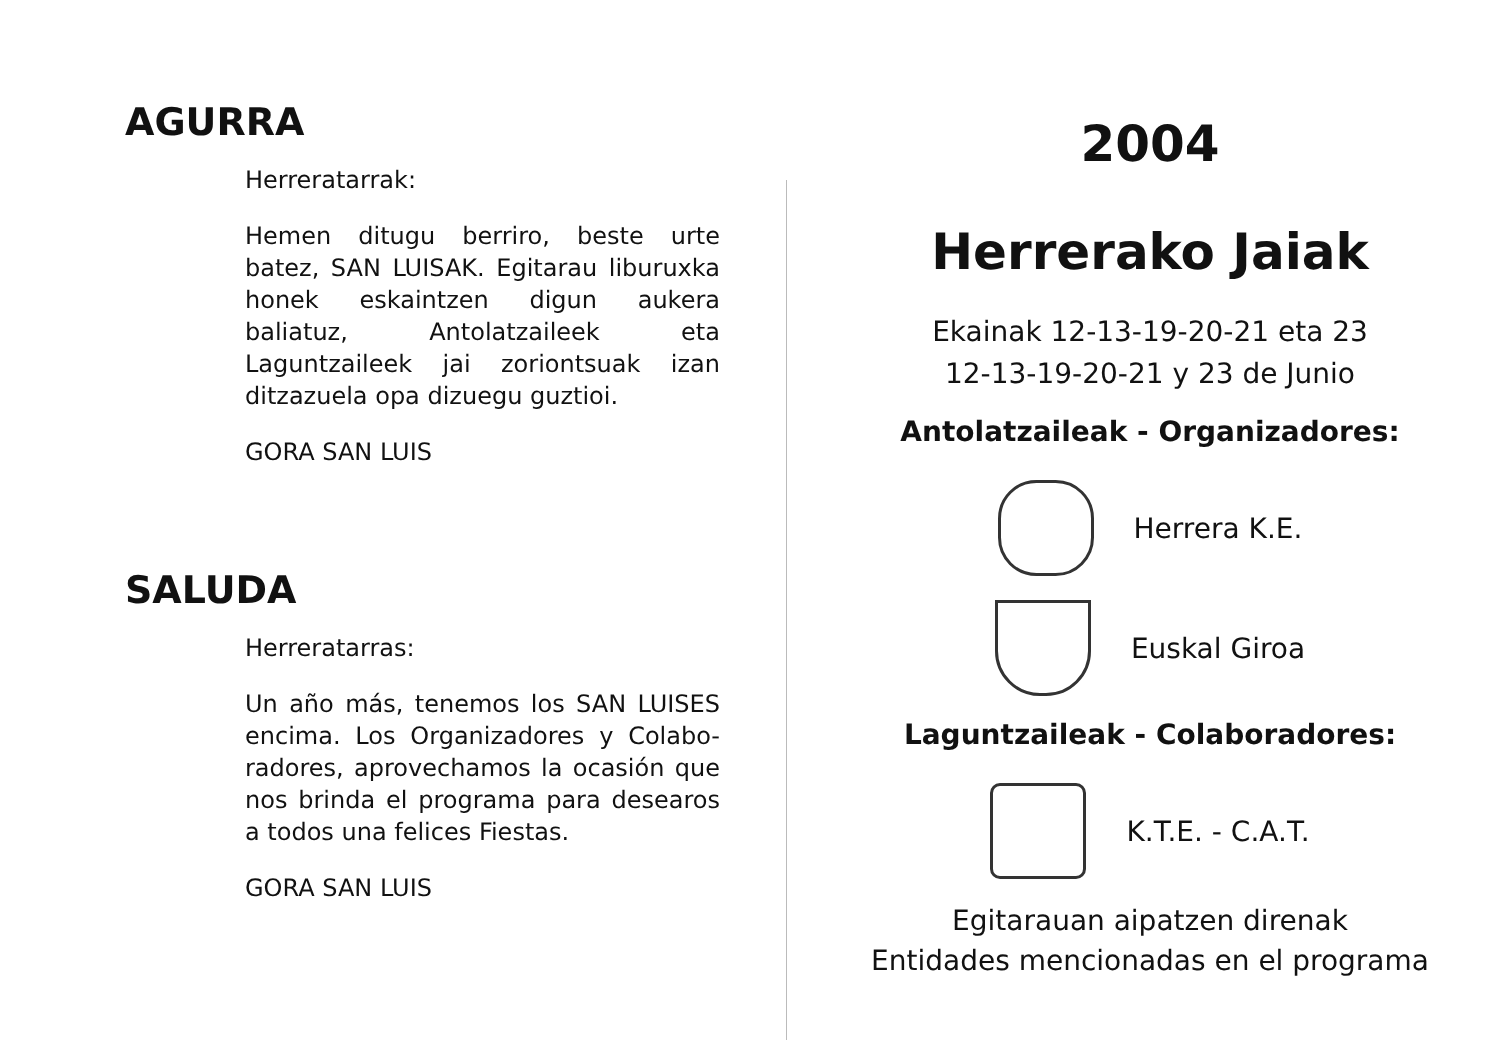AGURRA
Herreratarrak:
Hemen ditugu berriro, beste urte batez, SAN LUISAK. Egitarau liburuxka honek eskaintzen digun aukera baliatuz, Antolatzaileek eta Laguntzaileek jai zoriontsuak izan ditzazuela opa dizuegu guztioi.
GORA SAN LUIS
SALUDA
Herreratarras:
Un año más, tenemos los SAN LUISES encima. Los Organizadores y Colabo-radores, aprovechamos la ocasión que nos brinda el programa para desearos a todos una felices Fiestas.
GORA SAN LUIS
2004
Herrerako Jaiak
Ekainak 12-13-19-20-21 eta 23
12-13-19-20-21 y 23 de Junio
Antolatzaileak - Organizadores:
Herrera K.E.
Euskal Giroa
Laguntzaileak - Colaboradores:
K.T.E. - C.A.T.
Egitarauan aipatzen direnak
Entidades mencionadas en el programa